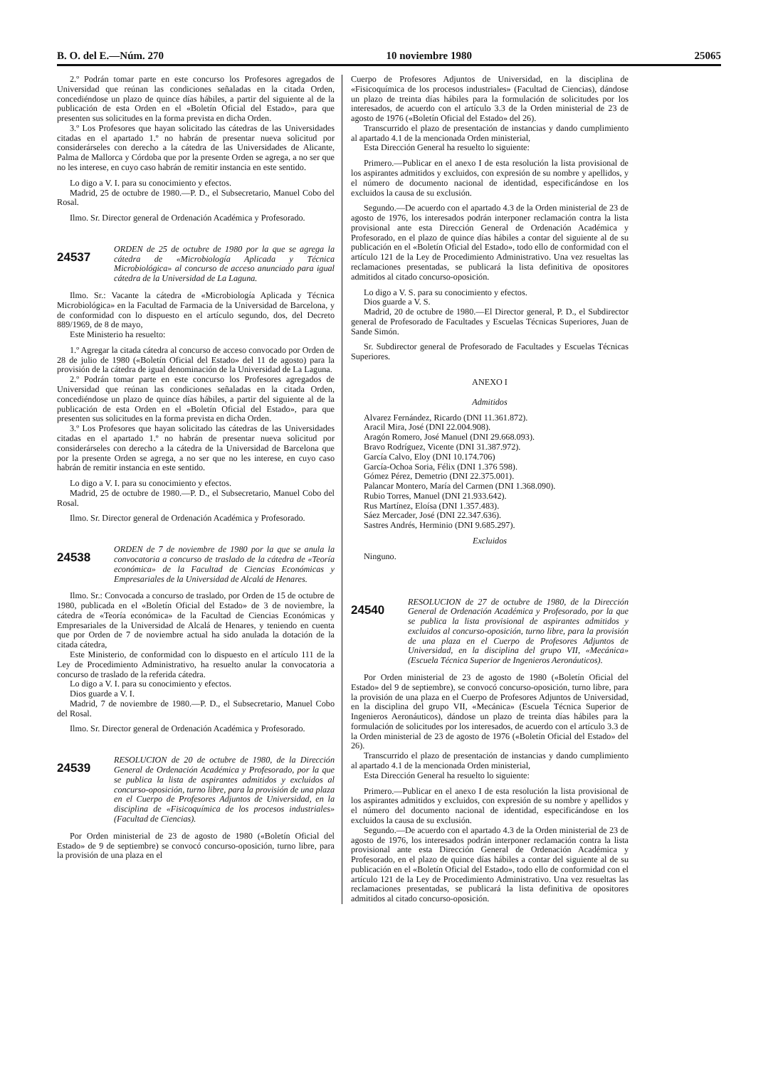B. O. del E.—Núm. 270 10 noviembre 1980 25065
2.º Podrán tomar parte en este concurso los Profesores agregados de Universidad que reúnan las condiciones señaladas en la citada Orden, concediéndose un plazo de quince días hábiles, a partir del siguiente al de la publicación de esta Orden en el «Boletín Oficial del Estado», para que presenten sus solicitudes en la forma prevista en dicha Orden.
3.º Los Profesores que hayan solicitado las cátedras de las Universidades citadas en el apartado 1.º no habrán de presentar nueva solicitud por considerárseles con derecho a la cátedra de las Universidades de Alicante, Palma de Mallorca y Córdoba que por la presente Orden se agrega, a no ser que no les interese, en cuyo caso habrán de remitir instancia en este sentido.
Lo digo a V. I. para su conocimiento y efectos.
Madrid, 25 de octubre de 1980.—P. D., el Subsecretario, Manuel Cobo del Rosal.
Ilmo. Sr. Director general de Ordenación Académica y Profesorado.
24537
ORDEN de 25 de octubre de 1980 por la que se agrega la cátedra de «Microbiología Aplicada y Técnica Microbiológica» al concurso de acceso anunciado para igual cátedra de la Universidad de La Laguna.
Ilmo. Sr.: Vacante la cátedra de «Microbiología Aplicada y Técnica Microbiológica» en la Facultad de Farmacia de la Universidad de Barcelona, y de conformidad con lo dispuesto en el artículo segundo, dos, del Decreto 889/1969, de 8 de mayo,
Este Ministerio ha resuelto:
1.º Agregar la citada cátedra al concurso de acceso convocado por Orden de 28 de julio de 1980 («Boletín Oficial del Estado» del 11 de agosto) para la provisión de la cátedra de igual denominación de la Universidad de La Laguna.
2.º Podrán tomar parte en este concurso los Profesores agregados de Universidad que reúnan las condiciones señaladas en la citada Orden, concediéndose un plazo de quince días hábiles, a partir del siguiente al de la publicación de esta Orden en el «Boletín Oficial del Estado», para que presenten sus solicitudes en la forma prevista en dicha Orden.
3.º Los Profesores que hayan solicitado las cátedras de las Universidades citadas en el apartado 1.º no habrán de presentar nueva solicitud por considerárseles con derecho a la cátedra de la Universidad de Barcelona que por la presente Orden se agrega, a no ser que no les interese, en cuyo caso habrán de remitir instancia en este sentido.
Lo digo a V. I. para su conocimiento y efectos.
Madrid, 25 de octubre de 1980.—P. D., el Subsecretario, Manuel Cobo del Rosal.
Ilmo. Sr. Director general de Ordenación Académica y Profesorado.
24538
ORDEN de 7 de noviembre de 1980 por la que se anula la convocatoria a concurso de traslado de la cátedra de «Teoría económica» de la Facultad de Ciencias Económicas y Empresariales de la Universidad de Alcalá de Henares.
Ilmo. Sr.: Convocada a concurso de traslado, por Orden de 15 de octubre de 1980, publicada en el «Boletín Oficial del Estado» de 3 de noviembre, la cátedra de «Teoría económica» de la Facultad de Ciencias Económicas y Empresariales de la Universidad de Alcalá de Henares, y teniendo en cuenta que por Orden de 7 de noviembre actual ha sido anulada la dotación de la citada cátedra,
Este Ministerio, de conformidad con lo dispuesto en el artículo 111 de la Ley de Procedimiento Administrativo, ha resuelto anular la convocatoria a concurso de traslado de la referida cátedra.
Lo digo a V. I. para su conocimiento y efectos.
Dios guarde a V. I.
Madrid, 7 de noviembre de 1980.—P. D., el Subsecretario, Manuel Cobo del Rosal.
Ilmo. Sr. Director general de Ordenación Académica y Profesorado.
24539
RESOLUCION de 20 de octubre de 1980, de la Dirección General de Ordenación Académica y Profesorado, por la que se publica la lista de aspirantes admitidos y excluidos al concurso-oposición, turno libre, para la provisión de una plaza en el Cuerpo de Profesores Adjuntos de Universidad, en la disciplina de «Fisicoquímica de los procesos industriales» (Facultad de Ciencias).
Por Orden ministerial de 23 de agosto de 1980 («Boletín Oficial del Estado» de 9 de septiembre) se convocó concurso-oposición, turno libre, para la provisión de una plaza en el
Cuerpo de Profesores Adjuntos de Universidad, en la disciplina de «Fisicoquímica de los procesos industriales» (Facultad de Ciencias), dándose un plazo de treinta días hábiles para la formulación de solicitudes por los interesados, de acuerdo con el artículo 3.3 de la Orden ministerial de 23 de agosto de 1976 («Boletín Oficial del Estado» del 26).
Transcurrido el plazo de presentación de instancias y dando cumplimiento al apartado 4.1 de la mencionada Orden ministerial,
Esta Dirección General ha resuelto lo siguiente:
Primero.—Publicar en el anexo I de esta resolución la lista provisional de los aspirantes admitidos y excluidos, con expresión de su nombre y apellidos, y el número de documento nacional de identidad, especificándose en los excluidos la causa de su exclusión.
Segundo.—De acuerdo con el apartado 4.3 de la Orden ministerial de 23 de agosto de 1976, los interesados podrán interponer reclamación contra la lista provisional ante esta Dirección General de Ordenación Académica y Profesorado, en el plazo de quince días hábiles a contar del siguiente al de su publicación en el «Boletín Oficial del Estado», todo ello de conformidad con el artículo 121 de la Ley de Procedimiento Administrativo. Una vez resueltas las reclamaciones presentadas, se publicará la lista definitiva de opositores admitidos al citado concurso-oposición.
Lo digo a V. S. para su conocimiento y efectos.
Dios guarde a V. S.
Madrid, 20 de octubre de 1980.—El Director general, P. D., el Subdirector general de Profesorado de Facultades y Escuelas Técnicas Superiores, Juan de Sande Simón.
Sr. Subdirector general de Profesorado de Facultades y Escuelas Técnicas Superiores.
ANEXO I
Admitidos
Alvarez Fernández, Ricardo (DNI 11.361.872).
Aracil Mira, José (DNI 22.004.908).
Aragón Romero, José Manuel (DNI 29.668.093).
Bravo Rodríguez, Vicente (DNI 31.387.972).
García Calvo, Eloy (DNI 10.174.706)
García-Ochoa Soria, Félix (DNI 1.376 598).
Gómez Pérez, Demetrio (DNI 22.375.001).
Palancar Montero, María del Carmen (DNI 1.368.090).
Rubio Torres, Manuel (DNI 21.933.642).
Rus Martínez, Eloísa (DNI 1.357.483).
Sáez Mercader, José (DNI 22.347.636).
Sastres Andrés, Herminio (DNI 9.685.297).
Excluidos
Ninguno.
24540
RESOLUCION de 27 de octubre de 1980, de la Dirección General de Ordenación Académica y Profesorado, por la que se publica la lista provisional de aspirantes admitidos y excluidos al concurso-oposición, turno libre, para la provisión de una plaza en el Cuerpo de Profesores Adjuntos de Universidad, en la disciplina del grupo VII, «Mecánica» (Escuela Técnica Superior de Ingenieros Aeronáuticos).
Por Orden ministerial de 23 de agosto de 1980 («Boletín Oficial del Estado» del 9 de septiembre), se convocó concurso-oposición, turno libre, para la provisión de una plaza en el Cuerpo de Profesores Adjuntos de Universidad, en la disciplina del grupo VII, «Mecánica» (Escuela Técnica Superior de Ingenieros Aeronáuticos), dándose un plazo de treinta días hábiles para la formulación de solicitudes por los interesados, de acuerdo con el artículo 3.3 de la Orden ministerial de 23 de agosto de 1976 («Boletín Oficial del Estado» del 26).
Transcurrido el plazo de presentación de instancias y dando cumplimiento al apartado 4.1 de la mencionada Orden ministerial,
Esta Dirección General ha resuelto lo siguiente:
Primero.—Publicar en el anexo I de esta resolución la lista provisional de los aspirantes admitidos y excluidos, con expresión de su nombre y apellidos y el número del documento nacional de identidad, especificándose en los excluidos la causa de su exclusión.
Segundo.—De acuerdo con el apartado 4.3 de la Orden ministerial de 23 de agosto de 1976, los interesados podrán interponer reclamación contra la lista provisional ante esta Dirección General de Ordenación Académica y Profesorado, en el plazo de quince días hábiles a contar del siguiente al de su publicación en el «Boletín Oficial del Estado», todo ello de conformidad con el artículo 121 de la Ley de Procedimiento Administrativo. Una vez resueltas las reclamaciones presentadas, se publicará la lista definitiva de opositores admitidos al citado concurso-oposición.